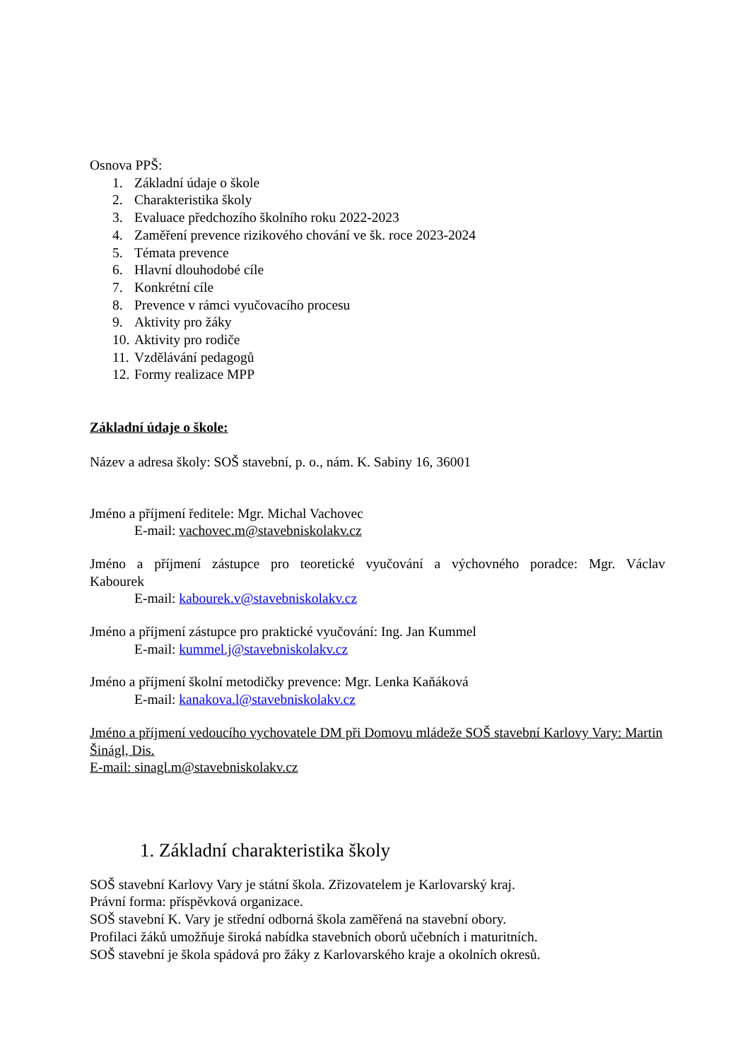Osnova PPŠ:
1. Základní údaje o škole
2. Charakteristika školy
3. Evaluace předchozího školního roku 2022-2023
4. Zaměření prevence rizikového chování ve šk. roce 2023-2024
5. Témata prevence
6. Hlavní dlouhodobé cíle
7. Konkrétní cíle
8. Prevence v rámci vyučovacího procesu
9. Aktivity pro žáky
10. Aktivity pro rodiče
11. Vzdělávání pedagogů
12. Formy realizace MPP
Základní údaje o škole:
Název a adresa školy: SOŠ stavební, p. o., nám. K. Sabiny 16, 36001
Jméno a příjmení ředitele: Mgr. Michal Vachovec
E-mail: vachovec.m@stavebniskolakv.cz
Jméno a příjmení zástupce pro teoretické vyučování a výchovného poradce: Mgr. Václav Kabourek
E-mail: kabourek.v@stavebniskolakv.cz
Jméno a příjmení zástupce pro praktické vyučování: Ing. Jan Kummel
E-mail: kummel.j@stavebniskolakv.cz
Jméno a příjmení školní metodičky prevence: Mgr. Lenka Kaňáková
E-mail: kanakova.l@stavebniskolakv.cz
Jméno a příjmení vedoucího vychovatele DM při Domovu mládeže SOŠ stavební Karlovy Vary: Martin Šinágl, Dis.
E-mail: sinagl.m@stavebniskolakv.cz
1. Základní charakteristika školy
SOŠ stavební Karlovy Vary je státní škola. Zřizovatelem je Karlovarský kraj.
Právní forma: příspěvková organizace.
SOŠ stavební K. Vary je střední odborná škola zaměřená na stavební obory.
Profilaci žáků umožňuje široká nabídka stavebních oborů učebních i maturitních.
SOŠ stavební je škola spádová pro žáky z Karlovarského kraje a okolních okresů.